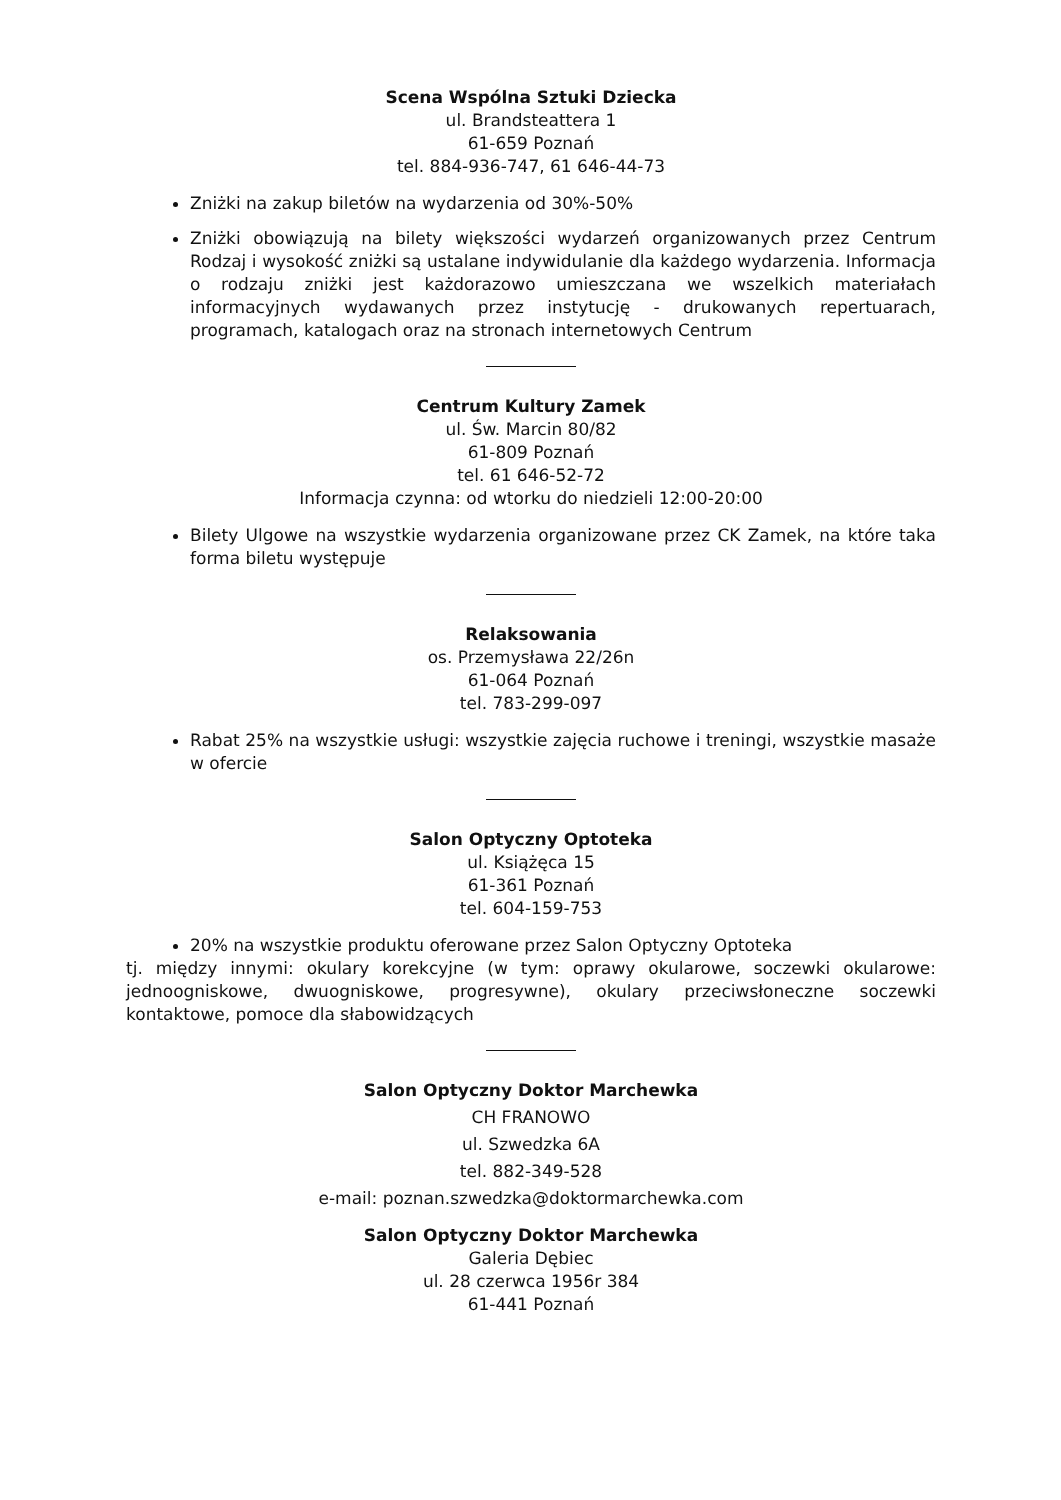Scena Wspólna Sztuki Dziecka
ul. Brandsteattera 1
61-659 Poznań
tel. 884-936-747, 61 646-44-73
Zniżki na zakup biletów na wydarzenia od 30%-50%
Zniżki obowiązują na bilety większości wydarzeń organizowanych przez Centrum Rodzaj i wysokość zniżki są ustalane indywidulanie dla każdego wydarzenia. Informacja o rodzaju zniżki jest każdorazowo umieszczana we wszelkich materiałach informacyjnych wydawanych przez instytucję - drukowanych repertuarach, programach, katalogach oraz na stronach internetowych Centrum
Centrum Kultury Zamek
ul. Św. Marcin 80/82
61-809 Poznań
tel. 61 646-52-72
Informacja czynna: od wtorku do niedzieli 12:00-20:00
Bilety Ulgowe na wszystkie wydarzenia organizowane przez CK Zamek, na które taka forma biletu występuje
Relaksowania
os. Przemysława 22/26n
61-064 Poznań
tel. 783-299-097
Rabat 25% na wszystkie usługi: wszystkie zajęcia ruchowe i treningi, wszystkie masaże w ofercie
Salon Optyczny Optoteka
ul. Książęca 15
61-361 Poznań
tel. 604-159-753
20% na wszystkie produktu oferowane przez Salon Optyczny Optoteka
tj. między innymi: okulary korekcyjne (w tym: oprawy okularowe, soczewki okularowe: jednoogniskowe, dwuogniskowe, progresywne), okulary przeciwsłoneczne soczewki kontaktowe, pomoce dla słabowidzących
Salon Optyczny Doktor Marchewka
CH FRANOWO
ul. Szwedzka 6A
tel. 882-349-528
e-mail: poznan.szwedzka@doktormarchewka.com
Salon Optyczny Doktor Marchewka
Galeria Dębiec
ul. 28 czerwca 1956r 384
61-441 Poznań